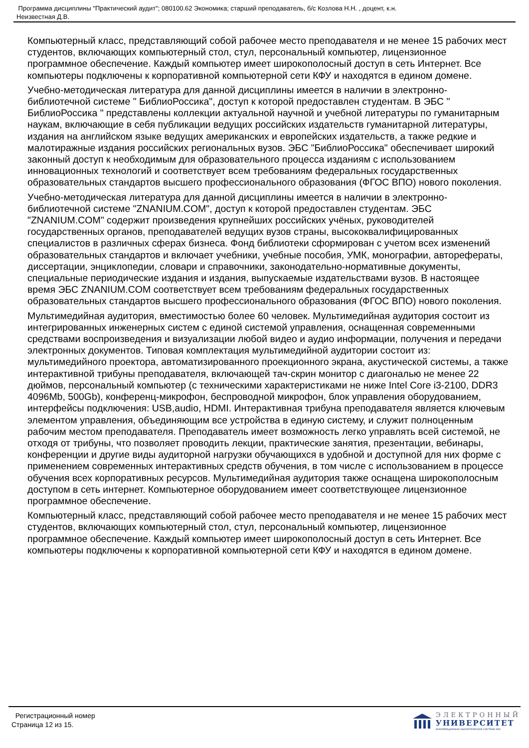Программа дисциплины "Практический аудит"; 080100.62 Экономика; старший преподаватель, б/с Козлова Н.Н. , доцент, к.н.
Неизвестная Д.В.
Компьютерный класс, представляющий собой рабочее место преподавателя и не менее 15 рабочих мест студентов, включающих компьютерный стол, стул, персональный компьютер, лицензионное программное обеспечение. Каждый компьютер имеет широкополосный доступ в сеть Интернет. Все компьютеры подключены к корпоративной компьютерной сети КФУ и находятся в едином домене.
Учебно-методическая литература для данной дисциплины имеется в наличии в электронно-библиотечной системе " БиблиоРоссика", доступ к которой предоставлен студентам. В ЭБС " БиблиоРоссика " представлены коллекции актуальной научной и учебной литературы по гуманитарным наукам, включающие в себя публикации ведущих российских издательств гуманитарной литературы, издания на английском языке ведущих американских и европейских издательств, а также редкие и малотиражные издания российских региональных вузов. ЭБС "БиблиоРоссика" обеспечивает широкий законный доступ к необходимым для образовательного процесса изданиям с использованием инновационных технологий и соответствует всем требованиям федеральных государственных образовательных стандартов высшего профессионального образования (ФГОС ВПО) нового поколения.
Учебно-методическая литература для данной дисциплины имеется в наличии в электронно-библиотечной системе "ZNANIUM.COM", доступ к которой предоставлен студентам. ЭБС "ZNANIUM.COM" содержит произведения крупнейших российских учёных, руководителей государственных органов, преподавателей ведущих вузов страны, высококвалифицированных специалистов в различных сферах бизнеса. Фонд библиотеки сформирован с учетом всех изменений образовательных стандартов и включает учебники, учебные пособия, УМК, монографии, авторефераты, диссертации, энциклопедии, словари и справочники, законодательно-нормативные документы, специальные периодические издания и издания, выпускаемые издательствами вузов. В настоящее время ЭБС ZNANIUM.COM соответствует всем требованиям федеральных государственных образовательных стандартов высшего профессионального образования (ФГОС ВПО) нового поколения.
Мультимедийная аудитория, вместимостью более 60 человек. Мультимедийная аудитория состоит из интегрированных инженерных систем с единой системой управления, оснащенная современными средствами воспроизведения и визуализации любой видео и аудио информации, получения и передачи электронных документов. Типовая комплектация мультимедийной аудитории состоит из: мультимедийного проектора, автоматизированного проекционного экрана, акустической системы, а также интерактивной трибуны преподавателя, включающей тач-скрин монитор с диагональю не менее 22 дюймов, персональный компьютер (с техническими характеристиками не ниже Intel Core i3-2100, DDR3 4096Mb, 500Gb), конференц-микрофон, беспроводной микрофон, блок управления оборудованием, интерфейсы подключения: USB,audio, HDMI. Интерактивная трибуна преподавателя является ключевым элементом управления, объединяющим все устройства в единую систему, и служит полноценным рабочим местом преподавателя. Преподаватель имеет возможность легко управлять всей системой, не отходя от трибуны, что позволяет проводить лекции, практические занятия, презентации, вебинары, конференции и другие виды аудиторной нагрузки обучающихся в удобной и доступной для них форме с применением современных интерактивных средств обучения, в том числе с использованием в процессе обучения всех корпоративных ресурсов. Мультимедийная аудитория также оснащена широкополосным доступом в сеть интернет. Компьютерное оборудованием имеет соответствующее лицензионное программное обеспечение.
Компьютерный класс, представляющий собой рабочее место преподавателя и не менее 15 рабочих мест студентов, включающих компьютерный стол, стул, персональный компьютер, лицензионное программное обеспечение. Каждый компьютер имеет широкополосный доступ в сеть Интернет. Все компьютеры подключены к корпоративной компьютерной сети КФУ и находятся в едином домене.
Регистрационный номер
Страница 12 из 15.
ЭЛЕКТРОННЫЙ
УНИВЕРСИТЕТ
ИНФОРМАЦИОННО-АНАЛИТИЧЕСКАЯ СИСТЕМА КФУ